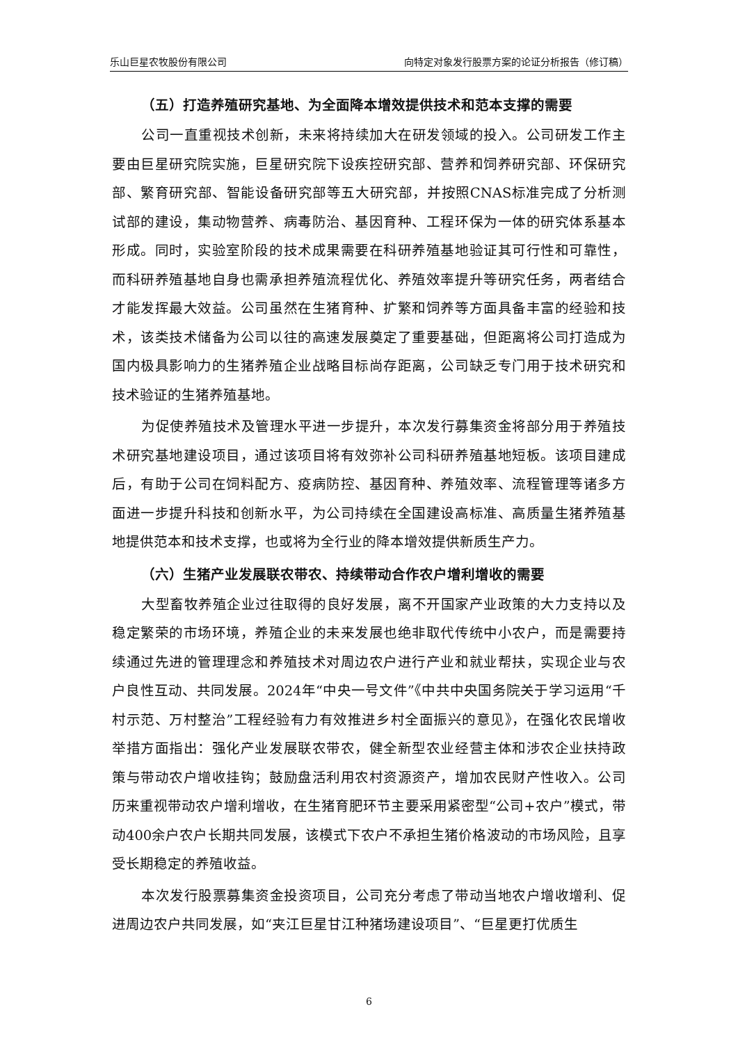乐山巨星农牧股份有限公司 向特定对象发行股票方案的论证分析报告（修订稿）
（五）打造养殖研究基地、为全面降本增效提供技术和范本支撑的需要
公司一直重视技术创新，未来将持续加大在研发领域的投入。公司研发工作主要由巨星研究院实施，巨星研究院下设疾控研究部、营养和饲养研究部、环保研究部、繁育研究部、智能设备研究部等五大研究部，并按照CNAS标准完成了分析测试部的建设，集动物营养、病毒防治、基因育种、工程环保为一体的研究体系基本形成。同时，实验室阶段的技术成果需要在科研养殖基地验证其可行性和可靠性，而科研养殖基地自身也需承担养殖流程优化、养殖效率提升等研究任务，两者结合才能发挥最大效益。公司虽然在生猪育种、扩繁和饲养等方面具备丰富的经验和技术，该类技术储备为公司以往的高速发展奠定了重要基础，但距离将公司打造成为国内极具影响力的生猪养殖企业战略目标尚存距离，公司缺乏专门用于技术研究和技术验证的生猪养殖基地。
为促使养殖技术及管理水平进一步提升，本次发行募集资金将部分用于养殖技术研究基地建设项目，通过该项目将有效弥补公司科研养殖基地短板。该项目建成后，有助于公司在饲料配方、疫病防控、基因育种、养殖效率、流程管理等诸多方面进一步提升科技和创新水平，为公司持续在全国建设高标准、高质量生猪养殖基地提供范本和技术支撑，也或将为全行业的降本增效提供新质生产力。
（六）生猪产业发展联农带农、持续带动合作农户增利增收的需要
大型畜牧养殖企业过往取得的良好发展，离不开国家产业政策的大力支持以及稳定繁荣的市场环境，养殖企业的未来发展也绝非取代传统中小农户，而是需要持续通过先进的管理理念和养殖技术对周边农户进行产业和就业帮扶，实现企业与农户良性互动、共同发展。2024年“中央一号文件”《中共中央国务院关于学习运用“千村示范、万村整治”工程经验有力有效推进乡村全面振兴的意见》，在强化农民增收举措方面指出：强化产业发展联农带农，健全新型农业经营主体和涉农企业扶持政策与带动农户增收挂钩；鼓励盘活利用农村资源资产，增加农民财产性收入。公司历来重视带动农户增利增收，在生猪育肥环节主要采用紧密型“公司+农户”模式，带动400余户农户长期共同发展，该模式下农户不承担生猪价格波动的市场风险，且享受长期稳定的养殖收益。
本次发行股票募集资金投资项目，公司充分考虑了带动当地农户增收增利、促进周边农户共同发展，如“夹江巨星甘江种猪场建设项目”、“巨星更打优质生
6